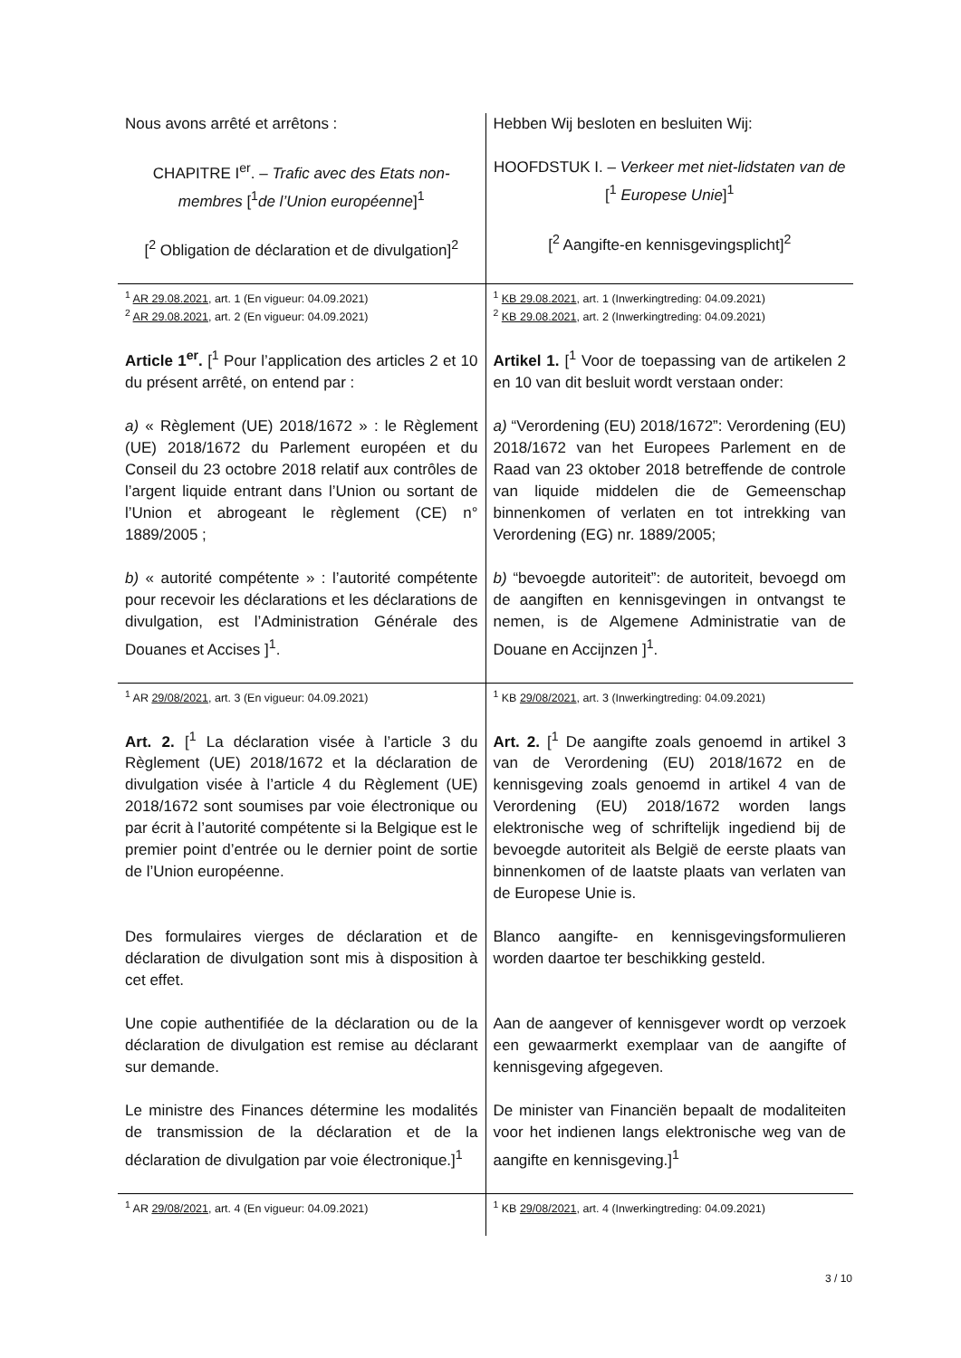| Nous avons arrêté et arrêtons : CHAPITRE I<sup>er</sup>. – Trafic avec des Etats non-membres [<sup>1</sup> de l’Union européenne ]<sup>1</sup> [<sup>2</sup> Obligation de déclaration et de divulgation]<sup>2</sup> | Hebben Wij besloten en besluiten Wij: HOOFDSTUK I. – Verkeer met niet-lidstaten van de [<sup>1</sup> Europese Unie ]<sup>1</sup> [<sup>2</sup> Aangifte-en kennisgevingsplicht]<sup>2</sup> |
| <sup>1</sup> AR 29.08.2021 , art. 1 (En vigueur: 04.09.2021) <sup>2</sup> AR 29.08.2021 , art. 2 (En vigueur: 04.09.2021) | <sup>1</sup> KB 29.08.2021 , art. 1 (Inwerkingtreding: 04.09.2021) <sup>2</sup> KB 29.08.2021 , art. 2 (Inwerkingtreding: 04.09.2021) |
| Article 1<sup>er</sup>. [<sup>1</sup> Pour l’application des articles 2 et 10 du présent arrêté, on entend par : a) « Règlement (UE) 2018/1672 » : le Règlement (UE) 2018/1672 du Parlement européen et du Conseil du 23 octobre 2018 relatif aux contrôles de l’argent liquide entrant dans l’Union ou sortant de l’Union et abrogeant le règlement (CE) n° 1889/2005 ; b) « autorité compétente » : l’autorité compétente pour recevoir les déclarations et les déclarations de divulgation, est l’Administration Générale des Douanes et Accises ]<sup>1</sup>. | Artikel 1. [<sup>1</sup> Voor de toepassing van de artikelen 2 en 10 van dit besluit wordt verstaan onder: a) “Verordening (EU) 2018/1672”: Verordening (EU) 2018/1672 van het Europees Parlement en de Raad van 23 oktober 2018 betreffende de controle van liquide middelen die de Gemeenschap binnenkomen of verlaten en tot intrekking van Verordening (EG) nr. 1889/2005; b) “bevoegde autoriteit”: de autoriteit, bevoegd om de aangiften en kennisgevingen in ontvangst te nemen, is de Algemene Administratie van de Douane en Accijnzen ]<sup>1</sup>. |
| <sup>1</sup> AR 29/08/2021 , art. 3 (En vigueur: 04.09.2021) | <sup>1</sup> KB 29/08/2021 , art. 3 (Inwerkingtreding: 04.09.2021) |
| Art. 2. [<sup>1</sup> La déclaration visée à l’article 3 du Règlement (UE) 2018/1672 et la déclaration de divulgation visée à l’article 4 du Règlement (UE) 2018/1672 sont soumises par voie électronique ou par écrit à l’autorité compétente si la Belgique est le premier point d’entrée ou le dernier point de sortie de l’Union européenne. Des formulaires vierges de déclaration et de déclaration de divulgation sont mis à disposition à cet effet. Une copie authentifiée de la déclaration ou de la déclaration de divulgation est remise au déclarant sur demande. Le ministre des Finances détermine les modalités de transmission de la déclaration et de la déclaration de divulgation par voie électronique.]<sup>1</sup> | Art. 2. [<sup>1</sup> De aangifte zoals genoemd in artikel 3 van de Verordening (EU) 2018/1672 en de kennisgeving zoals genoemd in artikel 4 van de Verordening (EU) 2018/1672 worden langs elektronische weg of schriftelijk ingediend bij de bevoegde autoriteit als België de eerste plaats van binnenkomen of de laatste plaats van verlaten van de Europese Unie is. Blanco aangifte- en kennisgevingsformulieren worden daartoe ter beschikking gesteld. Aan de aangever of kennisgever wordt op verzoek een gewaarmerkt exemplaar van de aangifte of kennisgeving afgegeven. De minister van Financiën bepaalt de modaliteiten voor het indienen langs elektronische weg van de aangifte en kennisgeving.]<sup>1</sup> |
| <sup>1</sup> AR 29/08/2021 , art. 4 (En vigueur: 04.09.2021) | <sup>1</sup> KB 29/08/2021 , art. 4 (Inwerkingtreding: 04.09.2021) |
3 / 10